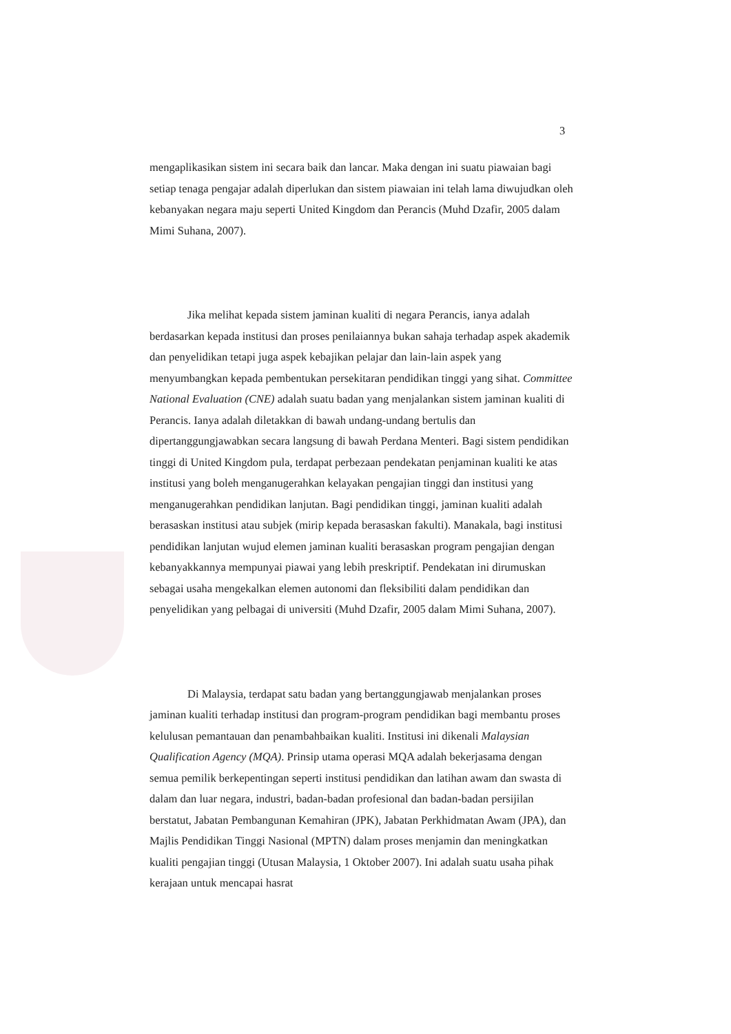3
mengaplikasikan sistem ini secara baik dan lancar. Maka dengan ini suatu piawaian bagi setiap tenaga pengajar adalah diperlukan dan sistem piawaian ini telah lama diwujudkan oleh kebanyakan negara maju seperti United Kingdom dan Perancis (Muhd Dzafir, 2005 dalam Mimi Suhana, 2007).
Jika melihat kepada sistem jaminan kualiti di negara Perancis, ianya adalah berdasarkan kepada institusi dan proses penilaiannya bukan sahaja terhadap aspek akademik dan penyelidikan tetapi juga aspek kebajikan pelajar dan lain-lain aspek yang menyumbangkan kepada pembentukan persekitaran pendidikan tinggi yang sihat. Committee National Evaluation (CNE) adalah suatu badan yang menjalankan sistem jaminan kualiti di Perancis. Ianya adalah diletakkan di bawah undang-undang bertulis dan dipertanggungjawabkan secara langsung di bawah Perdana Menteri. Bagi sistem pendidikan tinggi di United Kingdom pula, terdapat perbezaan pendekatan penjaminan kualiti ke atas institusi yang boleh menganugerahkan kelayakan pengajian tinggi dan institusi yang menganugerahkan pendidikan lanjutan. Bagi pendidikan tinggi, jaminan kualiti adalah berasaskan institusi atau subjek (mirip kepada berasaskan fakulti). Manakala, bagi institusi pendidikan lanjutan wujud elemen jaminan kualiti berasaskan program pengajian dengan kebanyakkannya mempunyai piawai yang lebih preskriptif. Pendekatan ini dirumuskan sebagai usaha mengekalkan elemen autonomi dan fleksibiliti dalam pendidikan dan penyelidikan yang pelbagai di universiti (Muhd Dzafir, 2005 dalam Mimi Suhana, 2007).
Di Malaysia, terdapat satu badan yang bertanggungjawab menjalankan proses jaminan kualiti terhadap institusi dan program-program pendidikan bagi membantu proses kelulusan pemantauan dan penambahbaikan kualiti. Institusi ini dikenali Malaysian Qualification Agency (MQA). Prinsip utama operasi MQA adalah bekerjasama dengan semua pemilik berkepentingan seperti institusi pendidikan dan latihan awam dan swasta di dalam dan luar negara, industri, badan-badan profesional dan badan-badan persijilan berstatut, Jabatan Pembangunan Kemahiran (JPK), Jabatan Perkhidmatan Awam (JPA), dan Majlis Pendidikan Tinggi Nasional (MPTN) dalam proses menjamin dan meningkatkan kualiti pengajian tinggi (Utusan Malaysia, 1 Oktober 2007). Ini adalah suatu usaha pihak kerajaan untuk mencapai hasrat